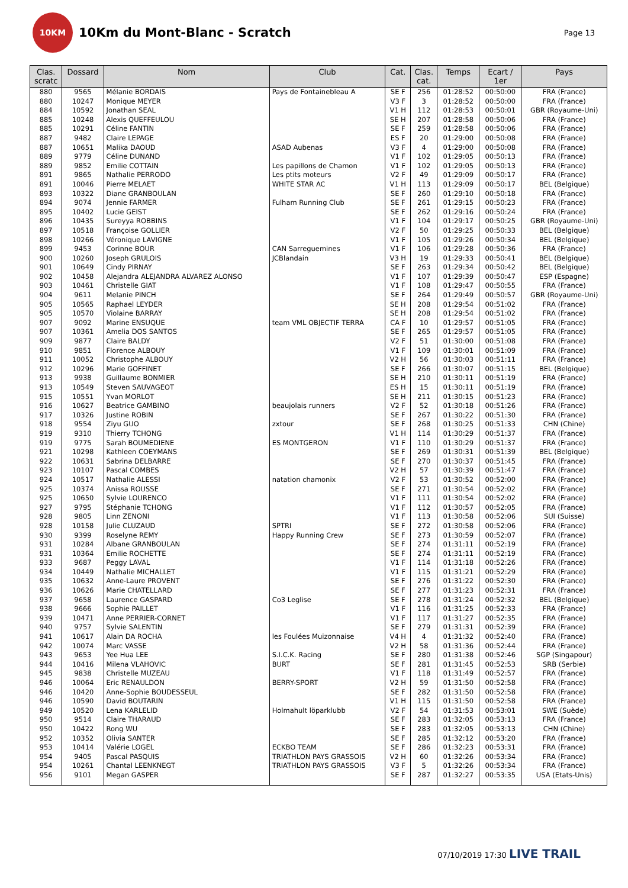10KM
10Km du Mont-Blanc - Scratch
Page 13
| Clas. scratc | Dossard | Nom | Club | Cat. | Clas. cat. | Temps | Ecart / 1er | Pays |
| --- | --- | --- | --- | --- | --- | --- | --- | --- |
| 880 | 9565 | Mélanie BORDAIS | Pays de Fontainebleau A | SE F | 256 | 01:28:52 | 00:50:00 | FRA (France) |
| 880 | 10247 | Monique MEYER | | V3 F | 3 | 01:28:52 | 00:50:00 | FRA (France) |
| 884 | 10592 | Jonathan SEAL | | V1 H | 112 | 01:28:53 | 00:50:01 | GBR (Royaume-Uni) |
| 885 | 10248 | Alexis QUEFFEULOU | | SE H | 207 | 01:28:58 | 00:50:06 | FRA (France) |
| 885 | 10291 | Céline FANTIN | | SE F | 259 | 01:28:58 | 00:50:06 | FRA (France) |
| 887 | 9482 | Claire LEPAGE | | ES F | 20 | 01:29:00 | 00:50:08 | FRA (France) |
| 887 | 10651 | Malika DAOUD | ASAD Aubenas | V3 F | 4 | 01:29:00 | 00:50:08 | FRA (France) |
| 889 | 9779 | Céline DUNAND | | V1 F | 102 | 01:29:05 | 00:50:13 | FRA (France) |
| 889 | 9852 | Emilie COTTAIN | Les papillons de Chamon | V1 F | 102 | 01:29:05 | 00:50:13 | FRA (France) |
| 891 | 9865 | Nathalie PERRODO | Les ptits moteurs | V2 F | 49 | 01:29:09 | 00:50:17 | FRA (France) |
| 891 | 10046 | Pierre MELAET | WHITE STAR AC | V1 H | 113 | 01:29:09 | 00:50:17 | BEL (Belgique) |
| 893 | 10322 | Diane GRANBOULAN | | SE F | 260 | 01:29:10 | 00:50:18 | FRA (France) |
| 894 | 9074 | Jennie FARMER | Fulham Running Club | SE F | 261 | 01:29:15 | 00:50:23 | FRA (France) |
| 895 | 10402 | Lucie GEIST | | SE F | 262 | 01:29:16 | 00:50:24 | FRA (France) |
| 896 | 10435 | Sureyya ROBBINS | | V1 F | 104 | 01:29:17 | 00:50:25 | GBR (Royaume-Uni) |
| 897 | 10518 | Françoise GOLLIER | | V2 F | 50 | 01:29:25 | 00:50:33 | BEL (Belgique) |
| 898 | 10266 | Véronique LAVIGNE | | V1 F | 105 | 01:29:26 | 00:50:34 | BEL (Belgique) |
| 899 | 9453 | Corinne BOUR | CAN Sarreguemines | V1 F | 106 | 01:29:28 | 00:50:36 | FRA (France) |
| 900 | 10260 | Joseph GRULOIS | JCBlandain | V3 H | 19 | 01:29:33 | 00:50:41 | BEL (Belgique) |
| 901 | 10649 | Cindy PIRNAY | | SE F | 263 | 01:29:34 | 00:50:42 | BEL (Belgique) |
| 902 | 10458 | Alejandra ALEJANDRA ALVAREZ ALONSO | | V1 F | 107 | 01:29:39 | 00:50:47 | ESP (Espagne) |
| 903 | 10461 | Christelle GIAT | | V1 F | 108 | 01:29:47 | 00:50:55 | FRA (France) |
| 904 | 9611 | Melanie PINCH | | SE F | 264 | 01:29:49 | 00:50:57 | GBR (Royaume-Uni) |
| 905 | 10565 | Raphael LEYDER | | SE H | 208 | 01:29:54 | 00:51:02 | FRA (France) |
| 905 | 10570 | Violaine BARRAY | | SE H | 208 | 01:29:54 | 00:51:02 | FRA (France) |
| 907 | 9092 | Marine ENSUQUE | team VML OBJECTIF TERRA | CA F | 10 | 01:29:57 | 00:51:05 | FRA (France) |
| 907 | 10361 | Amelia DOS SANTOS | | SE F | 265 | 01:29:57 | 00:51:05 | FRA (France) |
| 909 | 9877 | Claire BALDY | | V2 F | 51 | 01:30:00 | 00:51:08 | FRA (France) |
| 910 | 9851 | Florence ALBOUY | | V1 F | 109 | 01:30:01 | 00:51:09 | FRA (France) |
| 911 | 10052 | Christophe ALBOUY | | V2 H | 56 | 01:30:03 | 00:51:11 | FRA (France) |
| 912 | 10296 | Marie GOFFINET | | SE F | 266 | 01:30:07 | 00:51:15 | BEL (Belgique) |
| 913 | 9938 | Guillaume BONMIER | | SE H | 210 | 01:30:11 | 00:51:19 | FRA (France) |
| 913 | 10549 | Steven SAUVAGEOT | | ES H | 15 | 01:30:11 | 00:51:19 | FRA (France) |
| 915 | 10551 | Yvan MORLOT | | SE H | 211 | 01:30:15 | 00:51:23 | FRA (France) |
| 916 | 10627 | Beatrice GAMBINO | beaujolais runners | V2 F | 52 | 01:30:18 | 00:51:26 | FRA (France) |
| 917 | 10326 | Justine ROBIN | | SE F | 267 | 01:30:22 | 00:51:30 | FRA (France) |
| 918 | 9554 | Ziyu GUO | zxtour | SE F | 268 | 01:30:25 | 00:51:33 | CHN (Chine) |
| 919 | 9310 | Thierry TCHONG | | V1 H | 114 | 01:30:29 | 00:51:37 | FRA (France) |
| 919 | 9775 | Sarah BOUMEDIENE | ES MONTGERON | V1 F | 110 | 01:30:29 | 00:51:37 | FRA (France) |
| 921 | 10298 | Kathleen COEYMANS | | SE F | 269 | 01:30:31 | 00:51:39 | BEL (Belgique) |
| 922 | 10631 | Sabrina DELBARRE | | SE F | 270 | 01:30:37 | 00:51:45 | FRA (France) |
| 923 | 10107 | Pascal COMBES | | V2 H | 57 | 01:30:39 | 00:51:47 | FRA (France) |
| 924 | 10517 | Nathalie ALESSI | natation chamonix | V2 F | 53 | 01:30:52 | 00:52:00 | FRA (France) |
| 925 | 10374 | Anissa ROUSSE | | SE F | 271 | 01:30:54 | 00:52:02 | FRA (France) |
| 925 | 10650 | Sylvie LOURENCO | | V1 F | 111 | 01:30:54 | 00:52:02 | FRA (France) |
| 927 | 9795 | Stéphanie TCHONG | | V1 F | 112 | 01:30:57 | 00:52:05 | FRA (France) |
| 928 | 9805 | Linn ZENONI | | V1 F | 113 | 01:30:58 | 00:52:06 | SUI (Suisse) |
| 928 | 10158 | Julie CLUZAUD | SPTRI | SE F | 272 | 01:30:58 | 00:52:06 | FRA (France) |
| 930 | 9399 | Roselyne REMY | Happy Running Crew | SE F | 273 | 01:30:59 | 00:52:07 | FRA (France) |
| 931 | 10284 | Albane GRANBOULAN | | SE F | 274 | 01:31:11 | 00:52:19 | FRA (France) |
| 931 | 10364 | Emilie ROCHETTE | | SE F | 274 | 01:31:11 | 00:52:19 | FRA (France) |
| 933 | 9687 | Peggy LAVAL | | V1 F | 114 | 01:31:18 | 00:52:26 | FRA (France) |
| 934 | 10449 | Nathalie MICHALLET | | V1 F | 115 | 01:31:21 | 00:52:29 | FRA (France) |
| 935 | 10632 | Anne-Laure PROVENT | | SE F | 276 | 01:31:22 | 00:52:30 | FRA (France) |
| 936 | 10626 | Marie CHATELLARD | | SE F | 277 | 01:31:23 | 00:52:31 | FRA (France) |
| 937 | 9658 | Laurence GASPARD | Co3 Leglise | SE F | 278 | 01:31:24 | 00:52:32 | BEL (Belgique) |
| 938 | 9666 | Sophie PAILLET | | V1 F | 116 | 01:31:25 | 00:52:33 | FRA (France) |
| 939 | 10471 | Anne PERRIER-CORNET | | V1 F | 117 | 01:31:27 | 00:52:35 | FRA (France) |
| 940 | 9757 | Sylvie SALENTIN | | SE F | 279 | 01:31:31 | 00:52:39 | FRA (France) |
| 941 | 10617 | Alain DA ROCHA | les Foulées Muizonnaise | V4 H | 4 | 01:31:32 | 00:52:40 | FRA (France) |
| 942 | 10074 | Marc VASSE | | V2 H | 58 | 01:31:36 | 00:52:44 | FRA (France) |
| 943 | 9653 | Yee Hua LEE | S.I.C.K. Racing | SE F | 280 | 01:31:38 | 00:52:46 | SGP (Singapour) |
| 944 | 10416 | Milena VLAHOVIC | BURT | SE F | 281 | 01:31:45 | 00:52:53 | SRB (Serbie) |
| 945 | 9838 | Christelle MUZEAU | | V1 F | 118 | 01:31:49 | 00:52:57 | FRA (France) |
| 946 | 10064 | Eric RENAULDON | BERRY-SPORT | V2 H | 59 | 01:31:50 | 00:52:58 | FRA (France) |
| 946 | 10420 | Anne-Sophie BOUDESSEUL | | SE F | 282 | 01:31:50 | 00:52:58 | FRA (France) |
| 946 | 10590 | David BOUTARIN | | V1 H | 115 | 01:31:50 | 00:52:58 | FRA (France) |
| 949 | 10520 | Lena KARLELID | Holmahult löparklubb | V2 F | 54 | 01:31:53 | 00:53:01 | SWE (Suède) |
| 950 | 9514 | Claire THARAUD | | SE F | 283 | 01:32:05 | 00:53:13 | FRA (France) |
| 950 | 10422 | Rong WU | | SE F | 283 | 01:32:05 | 00:53:13 | CHN (Chine) |
| 952 | 10352 | Olivia SANTER | | SE F | 285 | 01:32:12 | 00:53:20 | FRA (France) |
| 953 | 10414 | Valérie LOGEL | ECKBO TEAM | SE F | 286 | 01:32:23 | 00:53:31 | FRA (France) |
| 954 | 9405 | Pascal PASQUIS | TRIATHLON PAYS GRASSOIS | V2 H | 60 | 01:32:26 | 00:53:34 | FRA (France) |
| 954 | 10261 | Chantal LEENKNEGT | TRIATHLON PAYS GRASSOIS | V3 F | 5 | 01:32:26 | 00:53:34 | FRA (France) |
| 956 | 9101 | Megan GASPER | | SE F | 287 | 01:32:27 | 00:53:35 | USA (Etats-Unis) |
07/10/2019 17:30 LIVE TRAIL